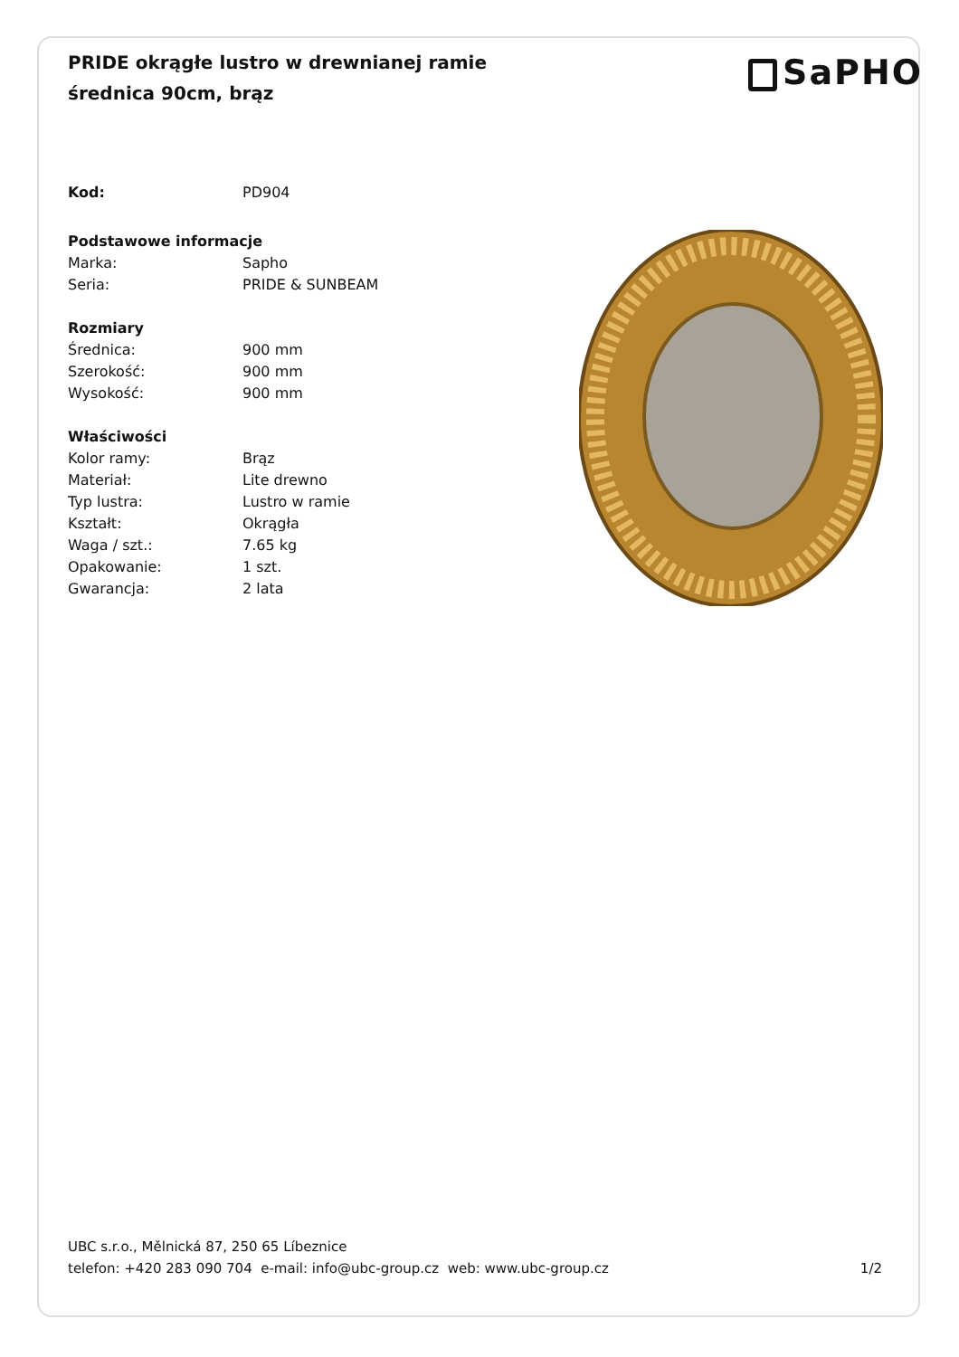PRIDE okrągłe lustro w drewnianej ramie średnica 90cm, brąz
SaPHO
| Kod: | PD904 |
| Podstawowe informacje | |
| Marka: | Sapho |
| Seria: | PRIDE & SUNBEAM |
| Rozmiary | |
| Średnica: | 900 mm |
| Szerokość: | 900 mm |
| Wysokość: | 900 mm |
| Właściwości | |
| Kolor ramy: | Brąz |
| Materiał: | Lite drewno |
| Typ lustra: | Lustro w ramie |
| Kształt: | Okrągła |
| Waga / szt.: | 7.65 kg |
| Opakowanie: | 1 szt. |
| Gwarancja: | 2 lata |
UBC s.r.o., Mělnická 87, 250 65 Líbeznice
telefon: +420 283 090 704 e-mail: info@ubc-group.cz web: www.ubc-group.cz
1/2